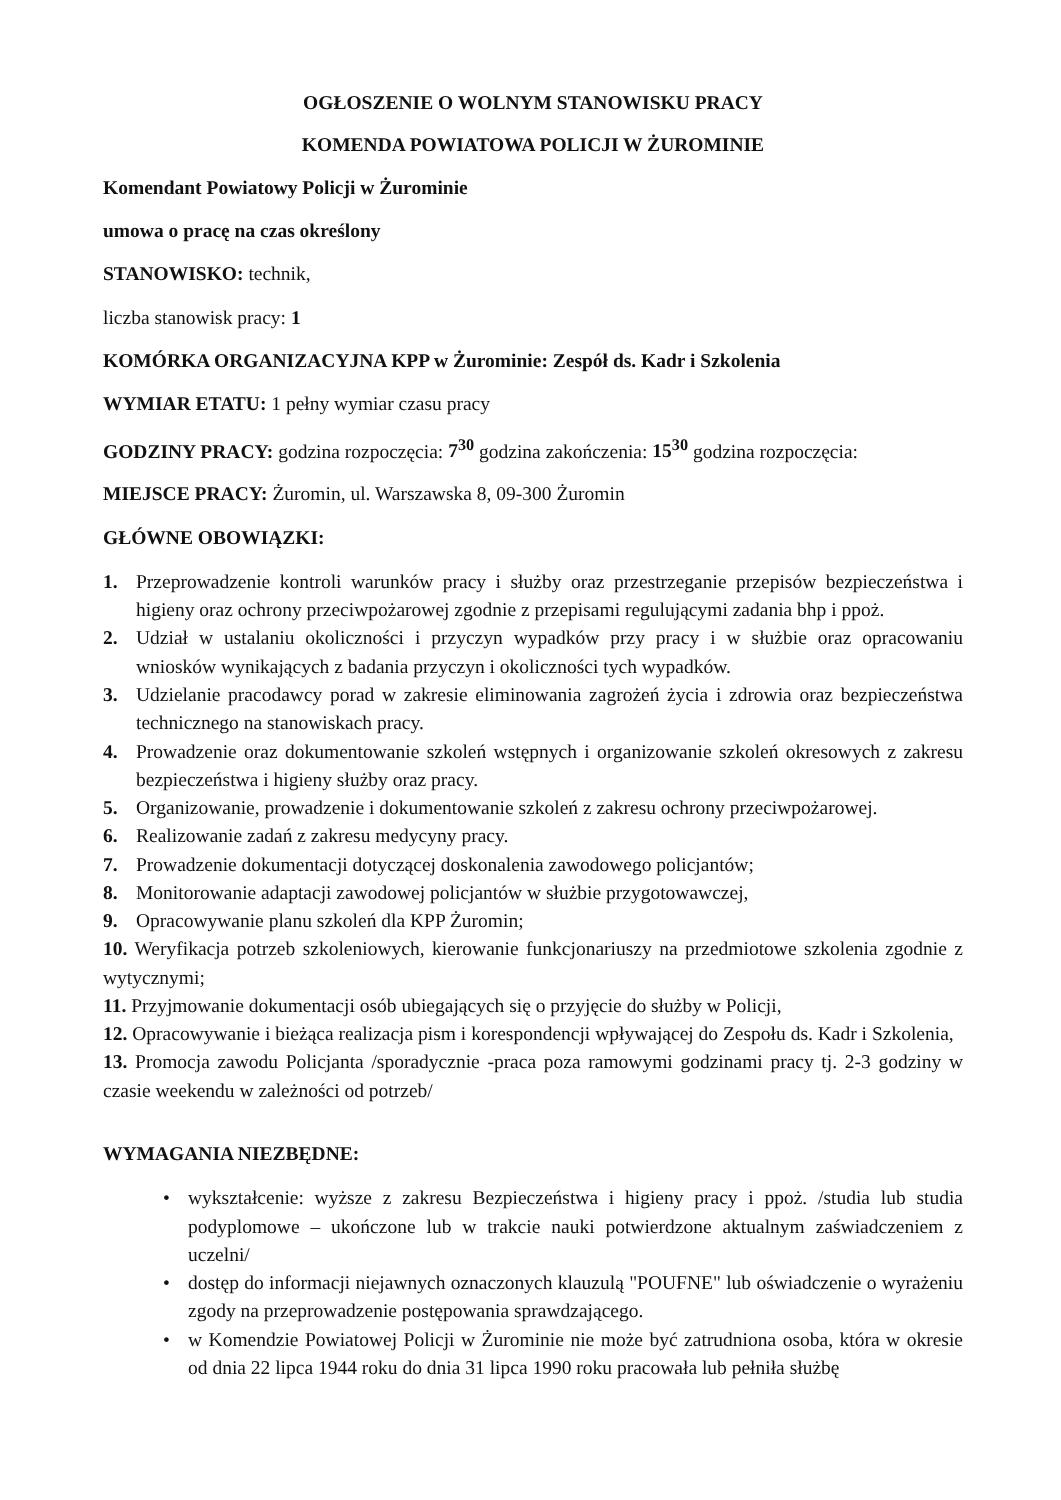OGŁOSZENIE O WOLNYM STANOWISKU PRACY
KOMENDA POWIATOWA POLICJI W ŻUROMINIE
Komendant Powiatowy Policji w Żurominie
umowa o pracę na czas określony
STANOWISKO: technik,
liczba stanowisk pracy: 1
KOMÓRKA ORGANIZACYJNA KPP w Żurominie: Zespół ds. Kadr i Szkolenia
WYMIAR ETATU: 1 pełny wymiar czasu pracy
GODZINY PRACY: godzina rozpoczęcia: 7<sup>30</sup> godzina zakończenia: 15<sup>30</sup> godzina rozpoczęcia:
MIEJSCE PRACY: Żuromin, ul. Warszawska 8, 09-300 Żuromin
GŁÓWNE OBOWIĄZKI:
1. Przeprowadzenie kontroli warunków pracy i służby oraz przestrzeganie przepisów bezpieczeństwa i higieny oraz ochrony przeciwpożarowej zgodnie z przepisami regulującymi zadania bhp i ppoż.
2. Udział w ustalaniu okoliczności i przyczyn wypadków przy pracy i w służbie oraz opracowaniu wniosków wynikających z badania przyczyn i okoliczności tych wypadków.
3. Udzielanie pracodawcy porad w zakresie eliminowania zagrożeń życia i zdrowia oraz bezpieczeństwa technicznego na stanowiskach pracy.
4. Prowadzenie oraz dokumentowanie szkoleń wstępnych i organizowanie szkoleń okresowych z zakresu bezpieczeństwa i higieny służby oraz pracy.
5. Organizowanie, prowadzenie i dokumentowanie szkoleń z zakresu ochrony przeciwpożarowej.
6. Realizowanie zadań z zakresu medycyny pracy.
7. Prowadzenie dokumentacji dotyczącej doskonalenia zawodowego policjantów;
8. Monitorowanie adaptacji zawodowej policjantów w służbie przygotowawczej,
9. Opracowywanie planu szkoleń dla KPP Żuromin;
10. Weryfikacja potrzeb szkoleniowych, kierowanie funkcjonariuszy na przedmiotowe szkolenia zgodnie z wytycznymi;
11. Przyjmowanie dokumentacji osób ubiegających się o przyjęcie do służby w Policji,
12. Opracowywanie i bieżąca realizacja pism i korespondencji wpływającej do Zespołu ds. Kadr i Szkolenia,
13. Promocja zawodu Policjanta /sporadycznie -praca poza ramowymi godzinami pracy tj. 2-3 godziny w czasie weekendu w zależności od potrzeb/
WYMAGANIA NIEZBĘDNE:
• wykształcenie: wyższe z zakresu Bezpieczeństwa i higieny pracy i ppoż. /studia lub studia podyplomowe – ukończone lub w trakcie nauki potwierdzone aktualnym zaświadczeniem z uczelni/
• dostęp do informacji niejawnych oznaczonych klauzulą "POUFNE" lub oświadczenie o wyrażeniu zgody na przeprowadzenie postępowania sprawdzającego.
• w Komendzie Powiatowej Policji w Żurominie nie może być zatrudniona osoba, która w okresie od dnia 22 lipca 1944 roku do dnia 31 lipca 1990 roku pracowała lub pełniła służbę